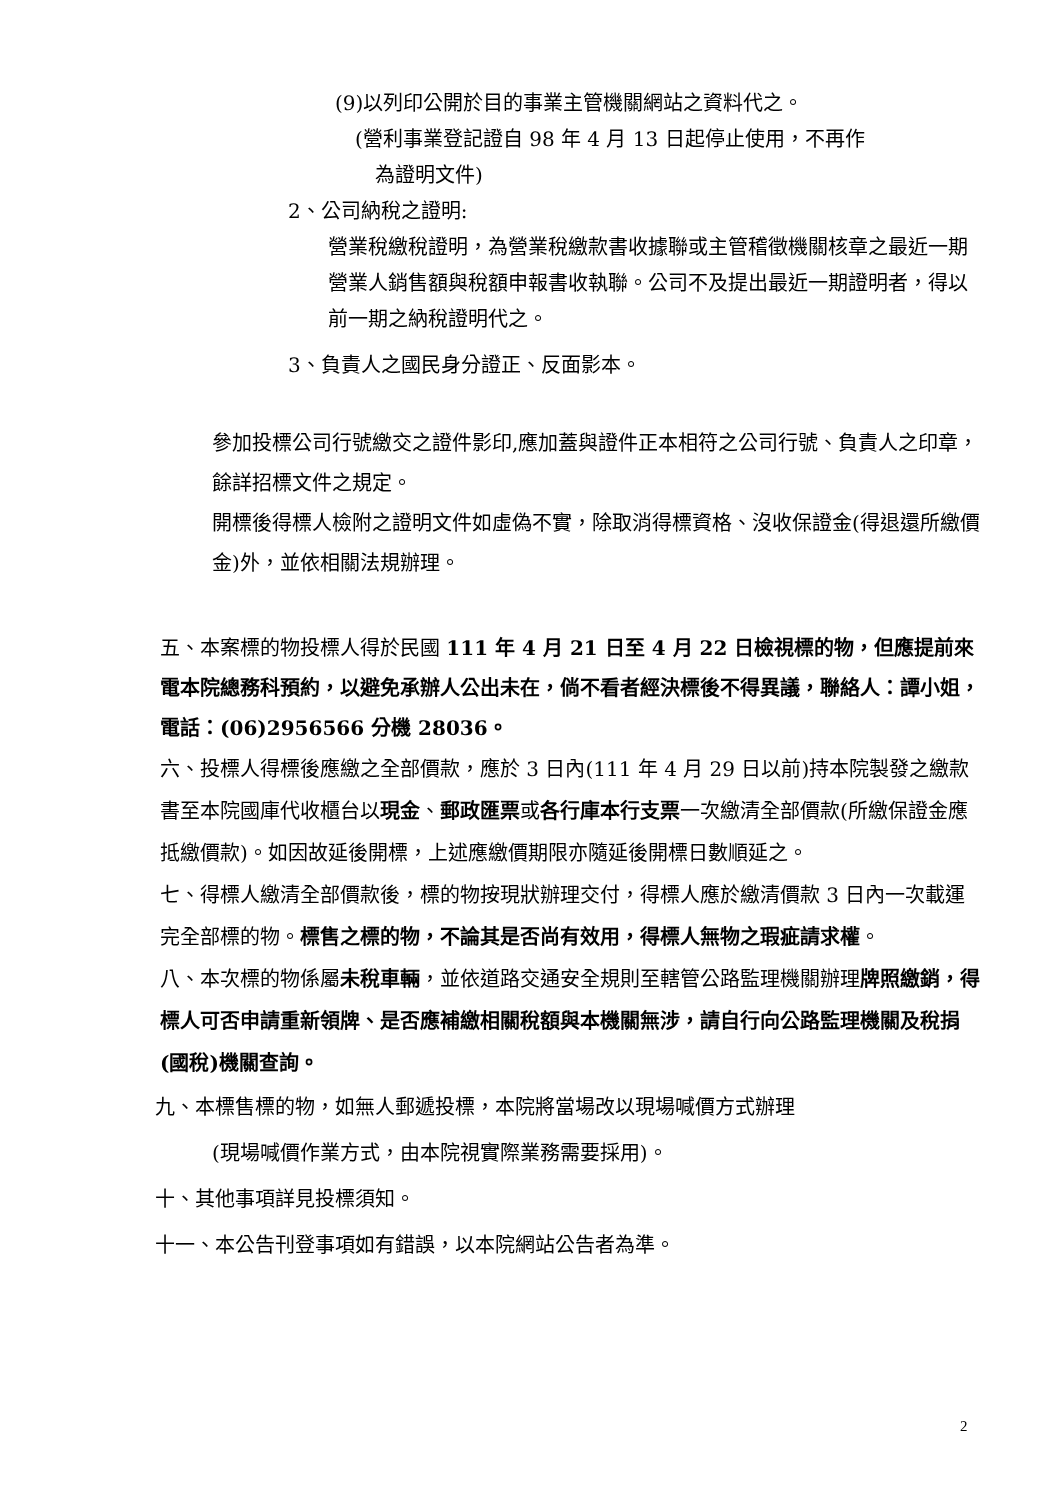(9)以列印公開於目的事業主管機關網站之資料代之。
(營利事業登記證自 98 年 4 月 13 日起停止使用，不再作
為證明文件)
2、公司納稅之證明:
營業稅繳稅證明，為營業稅繳款書收據聯或主管稽徵機關核章之最近一期營業人銷售額與稅額申報書收執聯。公司不及提出最近一期證明者，得以前一期之納稅證明代之。
3、負責人之國民身分證正、反面影本。
參加投標公司行號繳交之證件影印,應加蓋與證件正本相符之公司行號、負責人之印章，餘詳招標文件之規定。
開標後得標人檢附之證明文件如虛偽不實，除取消得標資格、沒收保證金(得退還所繳價金)外，並依相關法規辦理。
五、本案標的物投標人得於民國 111 年 4 月 21 日至 4 月 22 日檢視標的物，但應提前來電本院總務科預約，以避免承辦人公出未在，倘不看者經決標後不得異議，聯絡人：譚小姐，電話：(06)2956566 分機 28036。
六、投標人得標後應繳之全部價款，應於 3 日內(111 年 4 月 29 日以前)持本院製發之繳款書至本院國庫代收櫃台以現金、郵政匯票或各行庫本行支票一次繳清全部價款(所繳保證金應抵繳價款)。如因故延後開標，上述應繳價期限亦隨延後開標日數順延之。
七、得標人繳清全部價款後，標的物按現狀辦理交付，得標人應於繳清價款 3 日內一次載運完全部標的物。標售之標的物，不論其是否尚有效用，得標人無物之瑕疵請求權。
八、本次標的物係屬未稅車輛，並依道路交通安全規則至轄管公路監理機關辦理牌照繳銷，得標人可否申請重新領牌、是否應補繳相關稅額與本機關無涉，請自行向公路監理機關及稅捐(國稅)機關查詢。
九、本標售標的物，如無人郵遞投標，本院將當場改以現場喊價方式辦理
(現場喊價作業方式，由本院視實際業務需要採用)。
十、其他事項詳見投標須知。
十一、本公告刊登事項如有錯誤，以本院網站公告者為準。
2